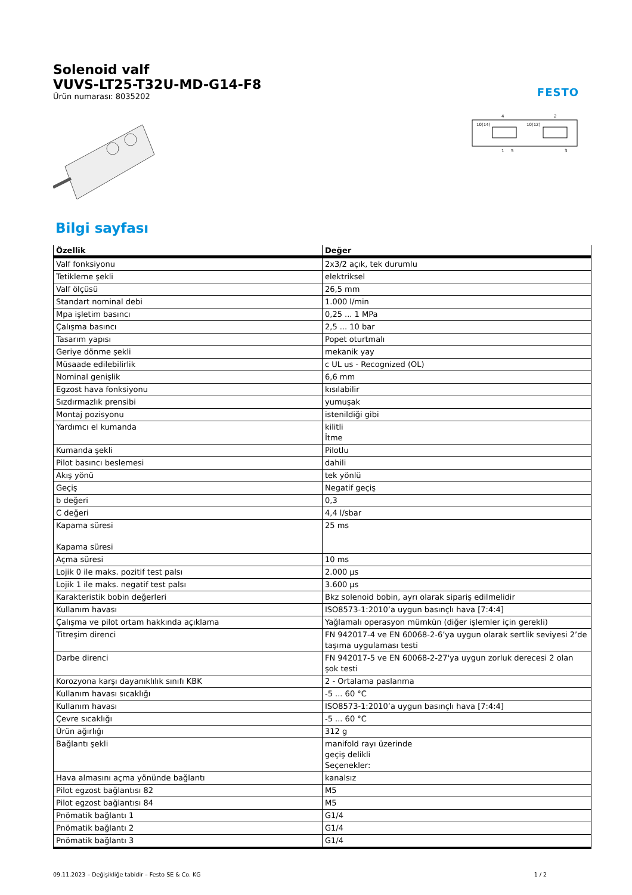Solenoid valf
VUVS-LT25-T32U-MD-G14-F8
Ürün numarası: 8035202
FESTO
10(14)
10(12)
4
2
1
5
3
Bilgi sayfası
| Özellik | Değer |
| --- | --- |
| Valf fonksiyonu | 2x3/2 açık, tek durumlu |
| Tetikleme şekli | elektriksel |
| Valf ölçüsü | 26,5 mm |
| Standart nominal debi | 1.000 l/min |
| Mpa işletim basıncı | 0,25 ... 1 MPa |
| Çalışma basıncı | 2,5 ... 10 bar |
| Tasarım yapısı | Popet oturtmalı |
| Geriye dönme şekli | mekanik yay |
| Müsaade edilebilirlik | c UL us - Recognized (OL) |
| Nominal genişlik | 6,6 mm |
| Egzost hava fonksiyonu | kısılabilir |
| Sızdırmazlık prensibi | yumuşak |
| Montaj pozisyonu | istenildiği gibi |
| Yardımcı el kumanda | kilitli İtme |
| Kumanda şekli | Pilotlu |
| Pilot basıncı beslemesi | dahili |
| Akış yönü | tek yönlü |
| Geçiş | Negatif geçiş |
| b değeri | 0,3 |
| C değeri | 4,4 l/sbar |
| Kapama süresi Kapama süresi | 25 ms |
| Açma süresi | 10 ms |
| Lojik 0 ile maks. pozitif test palsı | 2.000 µs |
| Lojik 1 ile maks. negatif test palsı | 3.600 µs |
| Karakteristik bobin değerleri | Bkz solenoid bobin, ayrı olarak sipariş edilmelidir |
| Kullanım havası | ISO8573-1:2010’a uygun basınçlı hava [7:4:4] |
| Çalışma ve pilot ortam hakkında açıklama | Yağlamalı operasyon mümkün (diğer işlemler için gerekli) |
| Titreşim direnci | FN 942017-4 ve EN 60068-2-6’ya uygun olarak sertlik seviyesi 2’de taşıma uygulaması testi |
| Darbe direnci | FN 942017-5 ve EN 60068-2-27'ya uygun zorluk derecesi 2 olan şok testi |
| Korozyona karşı dayanıklılık sınıfı KBK | 2 - Ortalama paslanma |
| Kullanım havası sıcaklığı | -5 ... 60 °C |
| Kullanım havası | ISO8573-1:2010’a uygun basınçlı hava [7:4:4] |
| Çevre sıcaklığı | -5 ... 60 °C |
| Ürün ağırlığı | 312 g |
| Bağlantı şekli | manifold rayı üzerinde geçiş delikli Seçenekler: |
| Hava almasını açma yönünde bağlantı | kanalsız |
| Pilot egzost bağlantısı 82 | M5 |
| Pilot egzost bağlantısı 84 | M5 |
| Pnömatik bağlantı 1 | G1/4 |
| Pnömatik bağlantı 2 | G1/4 |
| Pnömatik bağlantı 3 | G1/4 |
09.11.2023 – Değişikliğe tabidir – Festo SE & Co. KG 1 / 2